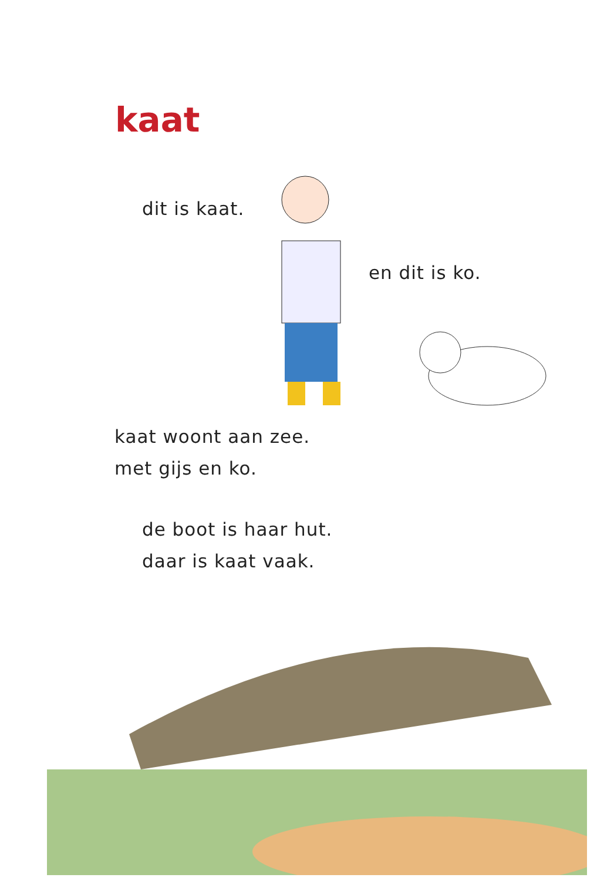kaat
dit is kaat.
en dit is ko.
kaat woont aan zee.
met gijs en ko.
de boot is haar hut.
daar is kaat vaak.